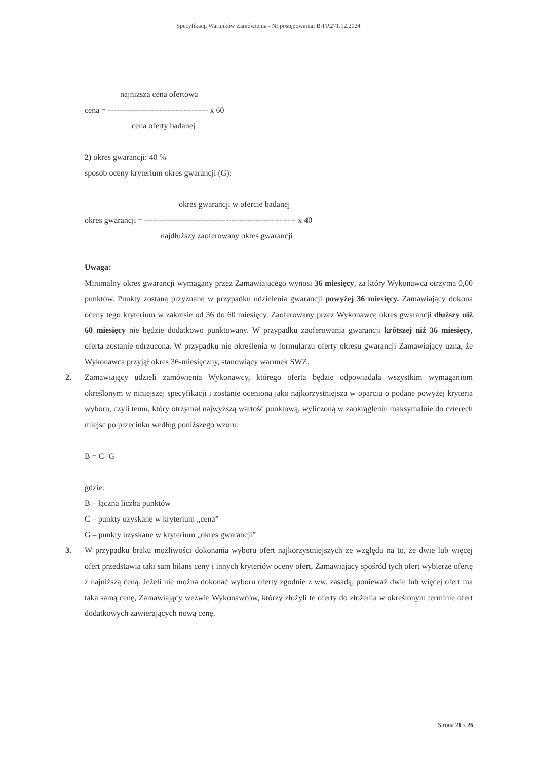Specyfikacji Warunków Zamówienia - Nr postępowania: B-FP.271.12.2024
najniższa cena ofertowa
cena = ------------------------------------- x 60
cena oferty badanej
2) okres gwarancji: 40 %
sposób oceny kryterium okres gwarancji (G):
okres gwarancji w ofercie badanej
okres gwarancji = -------------------------------------------------------- x 40
najdłuższy zaoferowany okres gwarancji
Uwaga:
Minimalny okres gwarancji wymagany przez Zamawiającego wynosi 36 miesięcy, za który Wykonawca otrzyma 0,00 punktów. Punkty zostaną przyznane w przypadku udzielenia gwarancji powyżej 36 miesięcy. Zamawiający dokona oceny tego kryterium w zakresie od 36 do 60 miesięcy. Zaoferowany przez Wykonawcę okres gwarancji dłuższy niż 60 miesięcy nie będzie dodatkowo punktowany. W przypadku zaoferowania gwarancji krótszej niż 36 miesięcy, oferta zostanie odrzucona. W przypadku nie określenia w formularzu oferty okresu gwarancji Zamawiający uzna, że Wykonawca przyjął okres 36-miesięczny, stanowiący warunek SWZ.
2.
Zamawiający udzieli zamówienia Wykonawcy, którego oferta będzie odpowiadała wszystkim wymaganiom określonym w niniejszej specyfikacji i zostanie oceniona jako najkorzystniejsza w oparciu o podane powyżej kryteria wyboru, czyli temu, który otrzymał najwyższą wartość punktową, wyliczoną w zaokrągleniu maksymalnie do czterech miejsc po przecinku według poniższego wzoru:
B = C+G
gdzie:
B – łączna liczba punktów
C – punkty uzyskane w kryterium „cena”
G – punkty uzyskane w kryterium „okres gwarancji”
3.
W przypadku braku możliwości dokonania wyboru ofert najkorzystniejszych ze względu na to, że dwie lub więcej ofert przedstawia taki sam bilans ceny i innych kryteriów oceny ofert, Zamawiający spośród tych ofert wybierze ofertę z najniższą ceną. Jeżeli nie można dokonać wyboru oferty zgodnie z ww. zasadą, ponieważ dwie lub więcej ofert ma taka samą cenę, Zamawiający wezwie Wykonawców, którzy złożyli te oferty do złożenia w określonym terminie ofert dodatkowych zawierających nową cenę.
Strona 21 z 26